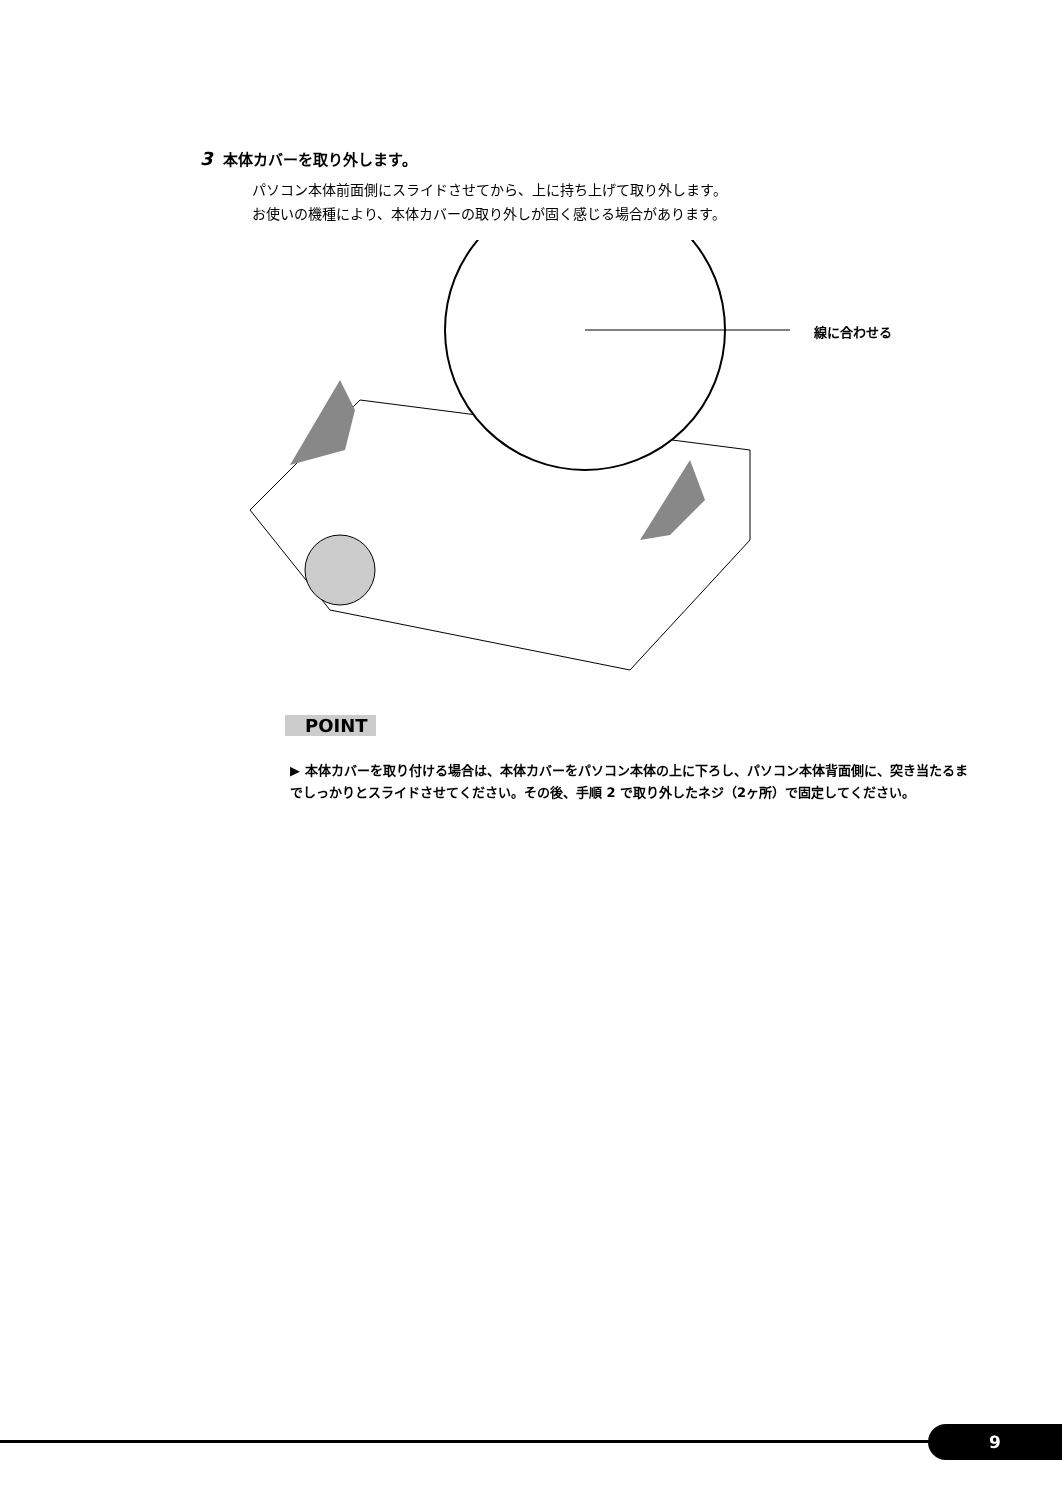3 本体カバーを取り外します。
パソコン本体前面側にスライドさせてから、上に持ち上げて取り外します。
お使いの機種により、本体カバーの取り外しが固く感じる場合があります。
線に合わせる
POINT
▶ 本体カバーを取り付ける場合は、本体カバーをパソコン本体の上に下ろし、パソコン本体背面側に、突き当たるまでしっかりとスライドさせてください。その後、手順 2 で取り外したネジ（2ヶ所）で固定してください。
9